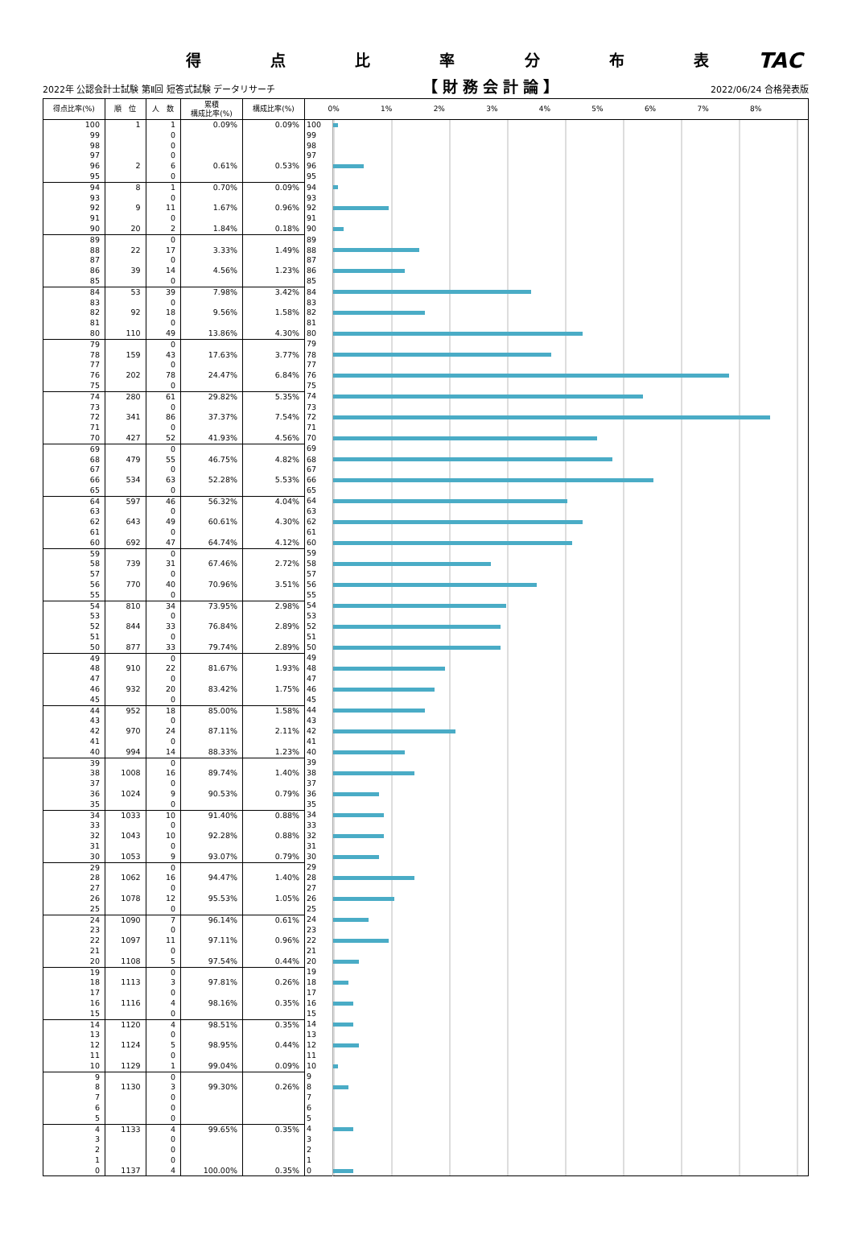得点比率分布表
TAC
2022年 公認会計士試験 第Ⅱ回 短答式試験 データリサーチ 【財務会計論】 2022/06/24 合格発表版
| 得点比率(%) | 順 位 | 人 数 | 累積 構成比率(%) | 構成比率(%) | | 0% 1% 2% 3% 4% 5% 6% 7% 8% |
| --- | --- | --- | --- | --- | --- | --- |
| 100 | 1 | 1 | 0.09% | 0.09% | 100 | |
| 99 | | 0 | | | 99 | |
| 98 | | 0 | | | 98 | |
| 97 | | 0 | | | 97 | |
| 96 | 2 | 6 | 0.61% | 0.53% | 96 | |
| 95 | | 0 | | | 95 | |
| 94 | 8 | 1 | 0.70% | 0.09% | 94 | |
| 93 | | 0 | | | 93 | |
| 92 | 9 | 11 | 1.67% | 0.96% | 92 | |
| 91 | | 0 | | | 91 | |
| 90 | 20 | 2 | 1.84% | 0.18% | 90 | |
| 89 | | 0 | | | 89 | |
| 88 | 22 | 17 | 3.33% | 1.49% | 88 | |
| 87 | | 0 | | | 87 | |
| 86 | 39 | 14 | 4.56% | 1.23% | 86 | |
| 85 | | 0 | | | 85 | |
| 84 | 53 | 39 | 7.98% | 3.42% | 84 | |
| 83 | | 0 | | | 83 | |
| 82 | 92 | 18 | 9.56% | 1.58% | 82 | |
| 81 | | 0 | | | 81 | |
| 80 | 110 | 49 | 13.86% | 4.30% | 80 | |
| 79 | | 0 | | | 79 | |
| 78 | 159 | 43 | 17.63% | 3.77% | 78 | |
| 77 | | 0 | | | 77 | |
| 76 | 202 | 78 | 24.47% | 6.84% | 76 | |
| 75 | | 0 | | | 75 | |
| 74 | 280 | 61 | 29.82% | 5.35% | 74 | |
| 73 | | 0 | | | 73 | |
| 72 | 341 | 86 | 37.37% | 7.54% | 72 | |
| 71 | | 0 | | | 71 | |
| 70 | 427 | 52 | 41.93% | 4.56% | 70 | |
| 69 | | 0 | | | 69 | |
| 68 | 479 | 55 | 46.75% | 4.82% | 68 | |
| 67 | | 0 | | | 67 | |
| 66 | 534 | 63 | 52.28% | 5.53% | 66 | |
| 65 | | 0 | | | 65 | |
| 64 | 597 | 46 | 56.32% | 4.04% | 64 | |
| 63 | | 0 | | | 63 | |
| 62 | 643 | 49 | 60.61% | 4.30% | 62 | |
| 61 | | 0 | | | 61 | |
| 60 | 692 | 47 | 64.74% | 4.12% | 60 | |
| 59 | | 0 | | | 59 | |
| 58 | 739 | 31 | 67.46% | 2.72% | 58 | |
| 57 | | 0 | | | 57 | |
| 56 | 770 | 40 | 70.96% | 3.51% | 56 | |
| 55 | | 0 | | | 55 | |
| 54 | 810 | 34 | 73.95% | 2.98% | 54 | |
| 53 | | 0 | | | 53 | |
| 52 | 844 | 33 | 76.84% | 2.89% | 52 | |
| 51 | | 0 | | | 51 | |
| 50 | 877 | 33 | 79.74% | 2.89% | 50 | |
| 49 | | 0 | | | 49 | |
| 48 | 910 | 22 | 81.67% | 1.93% | 48 | |
| 47 | | 0 | | | 47 | |
| 46 | 932 | 20 | 83.42% | 1.75% | 46 | |
| 45 | | 0 | | | 45 | |
| 44 | 952 | 18 | 85.00% | 1.58% | 44 | |
| 43 | | 0 | | | 43 | |
| 42 | 970 | 24 | 87.11% | 2.11% | 42 | |
| 41 | | 0 | | | 41 | |
| 40 | 994 | 14 | 88.33% | 1.23% | 40 | |
| 39 | | 0 | | | 39 | |
| 38 | 1008 | 16 | 89.74% | 1.40% | 38 | |
| 37 | | 0 | | | 37 | |
| 36 | 1024 | 9 | 90.53% | 0.79% | 36 | |
| 35 | | 0 | | | 35 | |
| 34 | 1033 | 10 | 91.40% | 0.88% | 34 | |
| 33 | | 0 | | | 33 | |
| 32 | 1043 | 10 | 92.28% | 0.88% | 32 | |
| 31 | | 0 | | | 31 | |
| 30 | 1053 | 9 | 93.07% | 0.79% | 30 | |
| 29 | | 0 | | | 29 | |
| 28 | 1062 | 16 | 94.47% | 1.40% | 28 | |
| 27 | | 0 | | | 27 | |
| 26 | 1078 | 12 | 95.53% | 1.05% | 26 | |
| 25 | | 0 | | | 25 | |
| 24 | 1090 | 7 | 96.14% | 0.61% | 24 | |
| 23 | | 0 | | | 23 | |
| 22 | 1097 | 11 | 97.11% | 0.96% | 22 | |
| 21 | | 0 | | | 21 | |
| 20 | 1108 | 5 | 97.54% | 0.44% | 20 | |
| 19 | | 0 | | | 19 | |
| 18 | 1113 | 3 | 97.81% | 0.26% | 18 | |
| 17 | | 0 | | | 17 | |
| 16 | 1116 | 4 | 98.16% | 0.35% | 16 | |
| 15 | | 0 | | | 15 | |
| 14 | 1120 | 4 | 98.51% | 0.35% | 14 | |
| 13 | | 0 | | | 13 | |
| 12 | 1124 | 5 | 98.95% | 0.44% | 12 | |
| 11 | | 0 | | | 11 | |
| 10 | 1129 | 1 | 99.04% | 0.09% | 10 | |
| 9 | | 0 | | | 9 | |
| 8 | 1130 | 3 | 99.30% | 0.26% | 8 | |
| 7 | | 0 | | | 7 | |
| 6 | | 0 | | | 6 | |
| 5 | | 0 | | | 5 | |
| 4 | 1133 | 4 | 99.65% | 0.35% | 4 | |
| 3 | | 0 | | | 3 | |
| 2 | | 0 | | | 2 | |
| 1 | | 0 | | | 1 | |
| 0 | 1137 | 4 | 100.00% | 0.35% | 0 | |